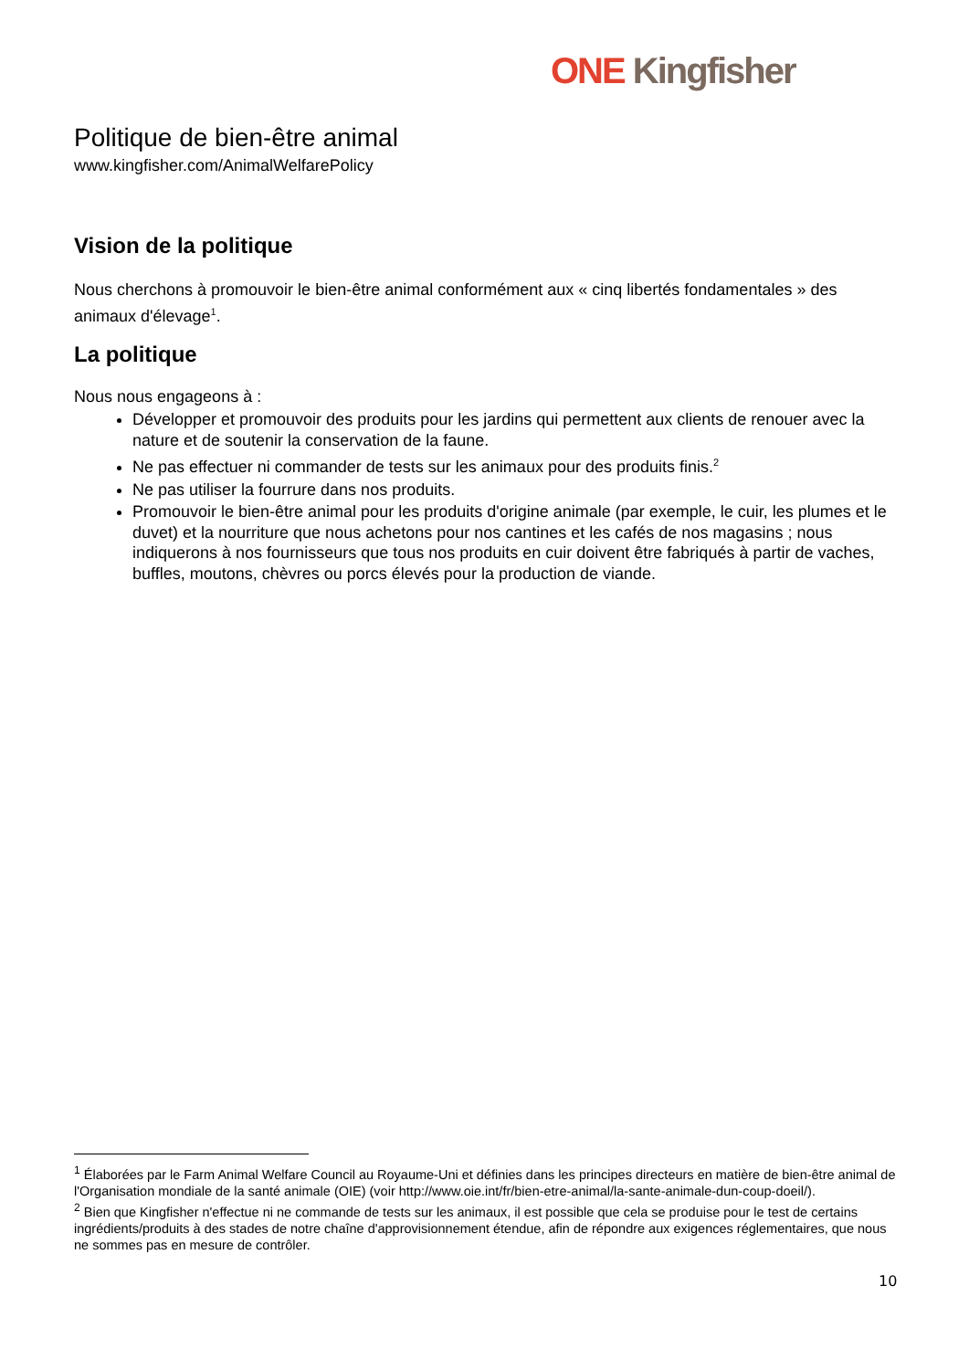ONE Kingfisher
Politique de bien-être animal
www.kingfisher.com/AnimalWelfarePolicy
Vision de la politique
Nous cherchons à promouvoir le bien-être animal conformément aux « cinq libertés fondamentales » des animaux d'élevage<sup>1</sup>.
La politique
Nous nous engageons à :
Développer et promouvoir des produits pour les jardins qui permettent aux clients de renouer avec la nature et de soutenir la conservation de la faune.
Ne pas effectuer ni commander de tests sur les animaux pour des produits finis.<sup>2</sup>
Ne pas utiliser la fourrure dans nos produits.
Promouvoir le bien-être animal pour les produits d'origine animale (par exemple, le cuir, les plumes et le duvet) et la nourriture que nous achetons pour nos cantines et les cafés de nos magasins ; nous indiquerons à nos fournisseurs que tous nos produits en cuir doivent être fabriqués à partir de vaches, buffles, moutons, chèvres ou porcs élevés pour la production de viande.
<sup>1</sup> Élaborées par le Farm Animal Welfare Council au Royaume-Uni et définies dans les principes directeurs en matière de bien-être animal de l'Organisation mondiale de la santé animale (OIE) (voir http://www.oie.int/fr/bien-etre-animal/la-sante-animale-dun-coup-doeil/).
<sup>2</sup> Bien que Kingfisher n'effectue ni ne commande de tests sur les animaux, il est possible que cela se produise pour le test de certains ingrédients/produits à des stades de notre chaîne d'approvisionnement étendue, afin de répondre aux exigences réglementaires, que nous ne sommes pas en mesure de contrôler.
10